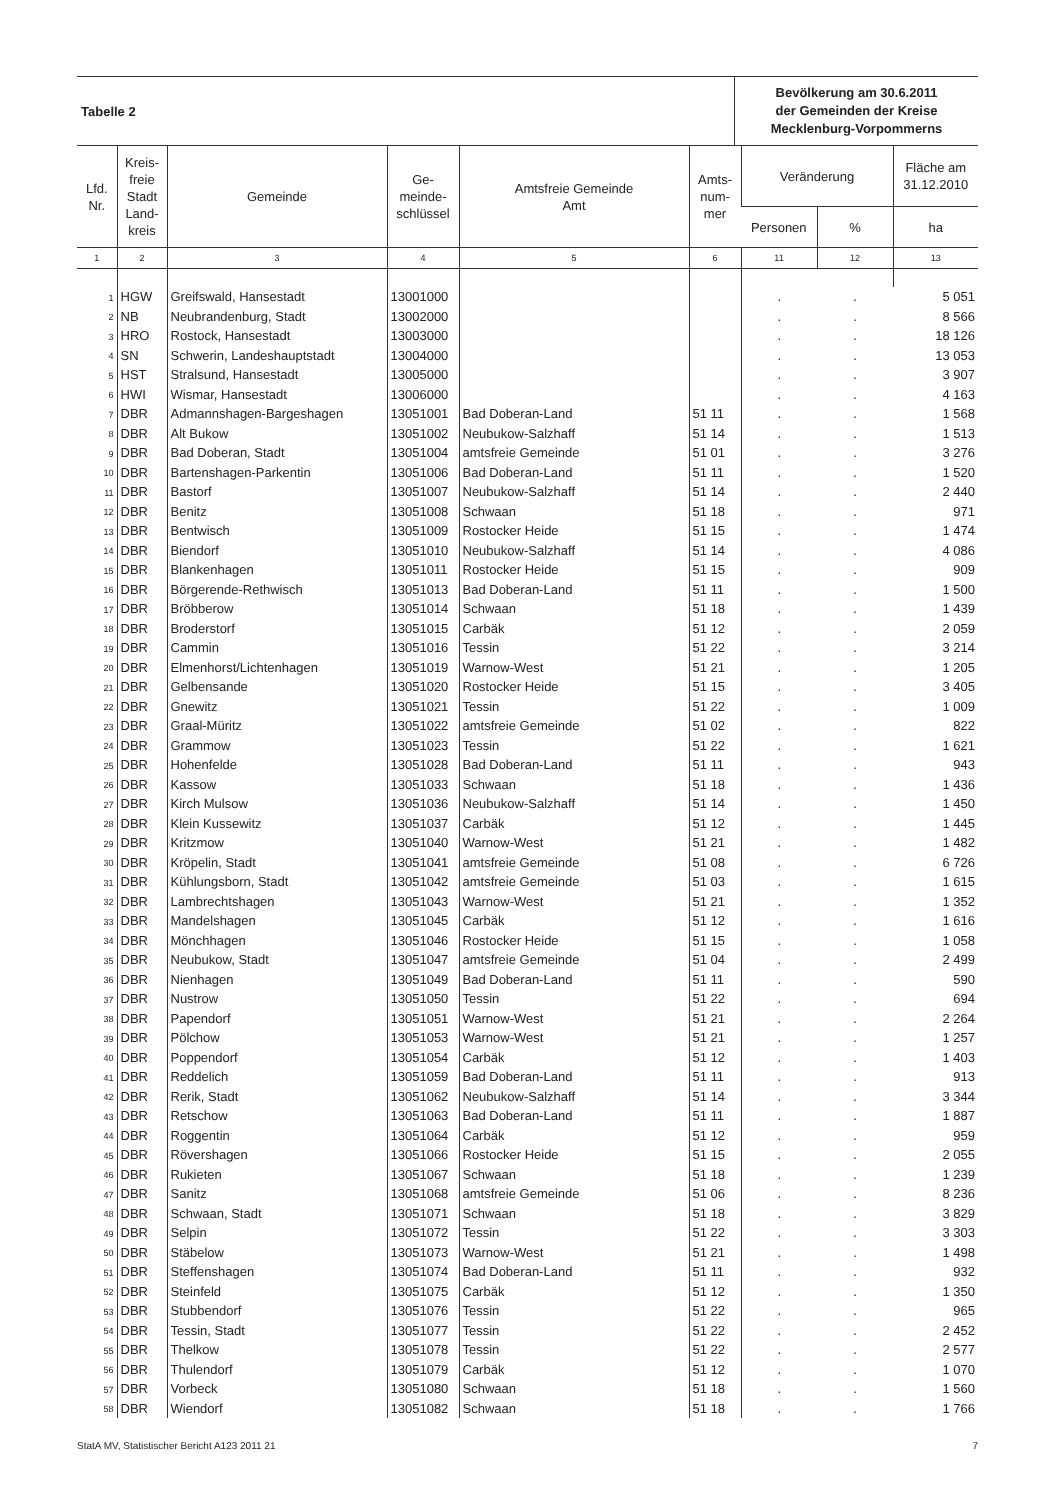Tabelle 2
Bevölkerung am 30.6.2011
der Gemeinden der Kreise
Mecklenburg-Vorpommerns
| Lfd. Nr. | Kreis- freie Stadt Land- kreis | Gemeinde | Ge- meinde- schlüssel | Amtsfreie Gemeinde Amt | Amts- num- mer | Veränderung | | Fläche am 31.12.2010 |
| --- | --- | --- | --- | --- | --- | --- | --- | --- |
| | | | | | | Personen | % | ha |
| 1 | 2 | 3 | 4 | 5 | 6 | 11 | 12 | 13 |
| 1 | HGW | Greifswald, Hansestadt | 13001000 | | | . | . | 5 051 |
| 2 | NB | Neubrandenburg, Stadt | 13002000 | | | . | . | 8 566 |
| 3 | HRO | Rostock, Hansestadt | 13003000 | | | . | . | 18 126 |
| 4 | SN | Schwerin, Landeshauptstadt | 13004000 | | | . | . | 13 053 |
| 5 | HST | Stralsund, Hansestadt | 13005000 | | | . | . | 3 907 |
| 6 | HWI | Wismar, Hansestadt | 13006000 | | | . | . | 4 163 |
| 7 | DBR | Admannshagen-Bargeshagen | 13051001 | Bad Doberan-Land | 51 11 | . | . | 1 568 |
| 8 | DBR | Alt Bukow | 13051002 | Neubukow-Salzhaff | 51 14 | . | . | 1 513 |
| 9 | DBR | Bad Doberan, Stadt | 13051004 | amtsfreie Gemeinde | 51 01 | . | . | 3 276 |
| 10 | DBR | Bartenshagen-Parkentin | 13051006 | Bad Doberan-Land | 51 11 | . | . | 1 520 |
| 11 | DBR | Bastorf | 13051007 | Neubukow-Salzhaff | 51 14 | . | . | 2 440 |
| 12 | DBR | Benitz | 13051008 | Schwaan | 51 18 | . | . | 971 |
| 13 | DBR | Bentwisch | 13051009 | Rostocker Heide | 51 15 | . | . | 1 474 |
| 14 | DBR | Biendorf | 13051010 | Neubukow-Salzhaff | 51 14 | . | . | 4 086 |
| 15 | DBR | Blankenhagen | 13051011 | Rostocker Heide | 51 15 | . | . | 909 |
| 16 | DBR | Börgerende-Rethwisch | 13051013 | Bad Doberan-Land | 51 11 | . | . | 1 500 |
| 17 | DBR | Bröbberow | 13051014 | Schwaan | 51 18 | . | . | 1 439 |
| 18 | DBR | Broderstorf | 13051015 | Carbäk | 51 12 | . | . | 2 059 |
| 19 | DBR | Cammin | 13051016 | Tessin | 51 22 | . | . | 3 214 |
| 20 | DBR | Elmenhorst/Lichtenhagen | 13051019 | Warnow-West | 51 21 | . | . | 1 205 |
| 21 | DBR | Gelbensande | 13051020 | Rostocker Heide | 51 15 | . | . | 3 405 |
| 22 | DBR | Gnewitz | 13051021 | Tessin | 51 22 | . | . | 1 009 |
| 23 | DBR | Graal-Müritz | 13051022 | amtsfreie Gemeinde | 51 02 | . | . | 822 |
| 24 | DBR | Grammow | 13051023 | Tessin | 51 22 | . | . | 1 621 |
| 25 | DBR | Hohenfelde | 13051028 | Bad Doberan-Land | 51 11 | . | . | 943 |
| 26 | DBR | Kassow | 13051033 | Schwaan | 51 18 | . | . | 1 436 |
| 27 | DBR | Kirch Mulsow | 13051036 | Neubukow-Salzhaff | 51 14 | . | . | 1 450 |
| 28 | DBR | Klein Kussewitz | 13051037 | Carbäk | 51 12 | . | . | 1 445 |
| 29 | DBR | Kritzmow | 13051040 | Warnow-West | 51 21 | . | . | 1 482 |
| 30 | DBR | Kröpelin, Stadt | 13051041 | amtsfreie Gemeinde | 51 08 | . | . | 6 726 |
| 31 | DBR | Kühlungsborn, Stadt | 13051042 | amtsfreie Gemeinde | 51 03 | . | . | 1 615 |
| 32 | DBR | Lambrechtshagen | 13051043 | Warnow-West | 51 21 | . | . | 1 352 |
| 33 | DBR | Mandelshagen | 13051045 | Carbäk | 51 12 | . | . | 1 616 |
| 34 | DBR | Mönchhagen | 13051046 | Rostocker Heide | 51 15 | . | . | 1 058 |
| 35 | DBR | Neubukow, Stadt | 13051047 | amtsfreie Gemeinde | 51 04 | . | . | 2 499 |
| 36 | DBR | Nienhagen | 13051049 | Bad Doberan-Land | 51 11 | . | . | 590 |
| 37 | DBR | Nustrow | 13051050 | Tessin | 51 22 | . | . | 694 |
| 38 | DBR | Papendorf | 13051051 | Warnow-West | 51 21 | . | . | 2 264 |
| 39 | DBR | Pölchow | 13051053 | Warnow-West | 51 21 | . | . | 1 257 |
| 40 | DBR | Poppendorf | 13051054 | Carbäk | 51 12 | . | . | 1 403 |
| 41 | DBR | Reddelich | 13051059 | Bad Doberan-Land | 51 11 | . | . | 913 |
| 42 | DBR | Rerik, Stadt | 13051062 | Neubukow-Salzhaff | 51 14 | . | . | 3 344 |
| 43 | DBR | Retschow | 13051063 | Bad Doberan-Land | 51 11 | . | . | 1 887 |
| 44 | DBR | Roggentin | 13051064 | Carbäk | 51 12 | . | . | 959 |
| 45 | DBR | Rövershagen | 13051066 | Rostocker Heide | 51 15 | . | . | 2 055 |
| 46 | DBR | Rukieten | 13051067 | Schwaan | 51 18 | . | . | 1 239 |
| 47 | DBR | Sanitz | 13051068 | amtsfreie Gemeinde | 51 06 | . | . | 8 236 |
| 48 | DBR | Schwaan, Stadt | 13051071 | Schwaan | 51 18 | . | . | 3 829 |
| 49 | DBR | Selpin | 13051072 | Tessin | 51 22 | . | . | 3 303 |
| 50 | DBR | Stäbelow | 13051073 | Warnow-West | 51 21 | . | . | 1 498 |
| 51 | DBR | Steffenshagen | 13051074 | Bad Doberan-Land | 51 11 | . | . | 932 |
| 52 | DBR | Steinfeld | 13051075 | Carbäk | 51 12 | . | . | 1 350 |
| 53 | DBR | Stubbendorf | 13051076 | Tessin | 51 22 | . | . | 965 |
| 54 | DBR | Tessin, Stadt | 13051077 | Tessin | 51 22 | . | . | 2 452 |
| 55 | DBR | Thelkow | 13051078 | Tessin | 51 22 | . | . | 2 577 |
| 56 | DBR | Thulendorf | 13051079 | Carbäk | 51 12 | . | . | 1 070 |
| 57 | DBR | Vorbeck | 13051080 | Schwaan | 51 18 | . | . | 1 560 |
| 58 | DBR | Wiendorf | 13051082 | Schwaan | 51 18 | . | . | 1 766 |
StatA MV, Statistischer Bericht A123 2011 21 7